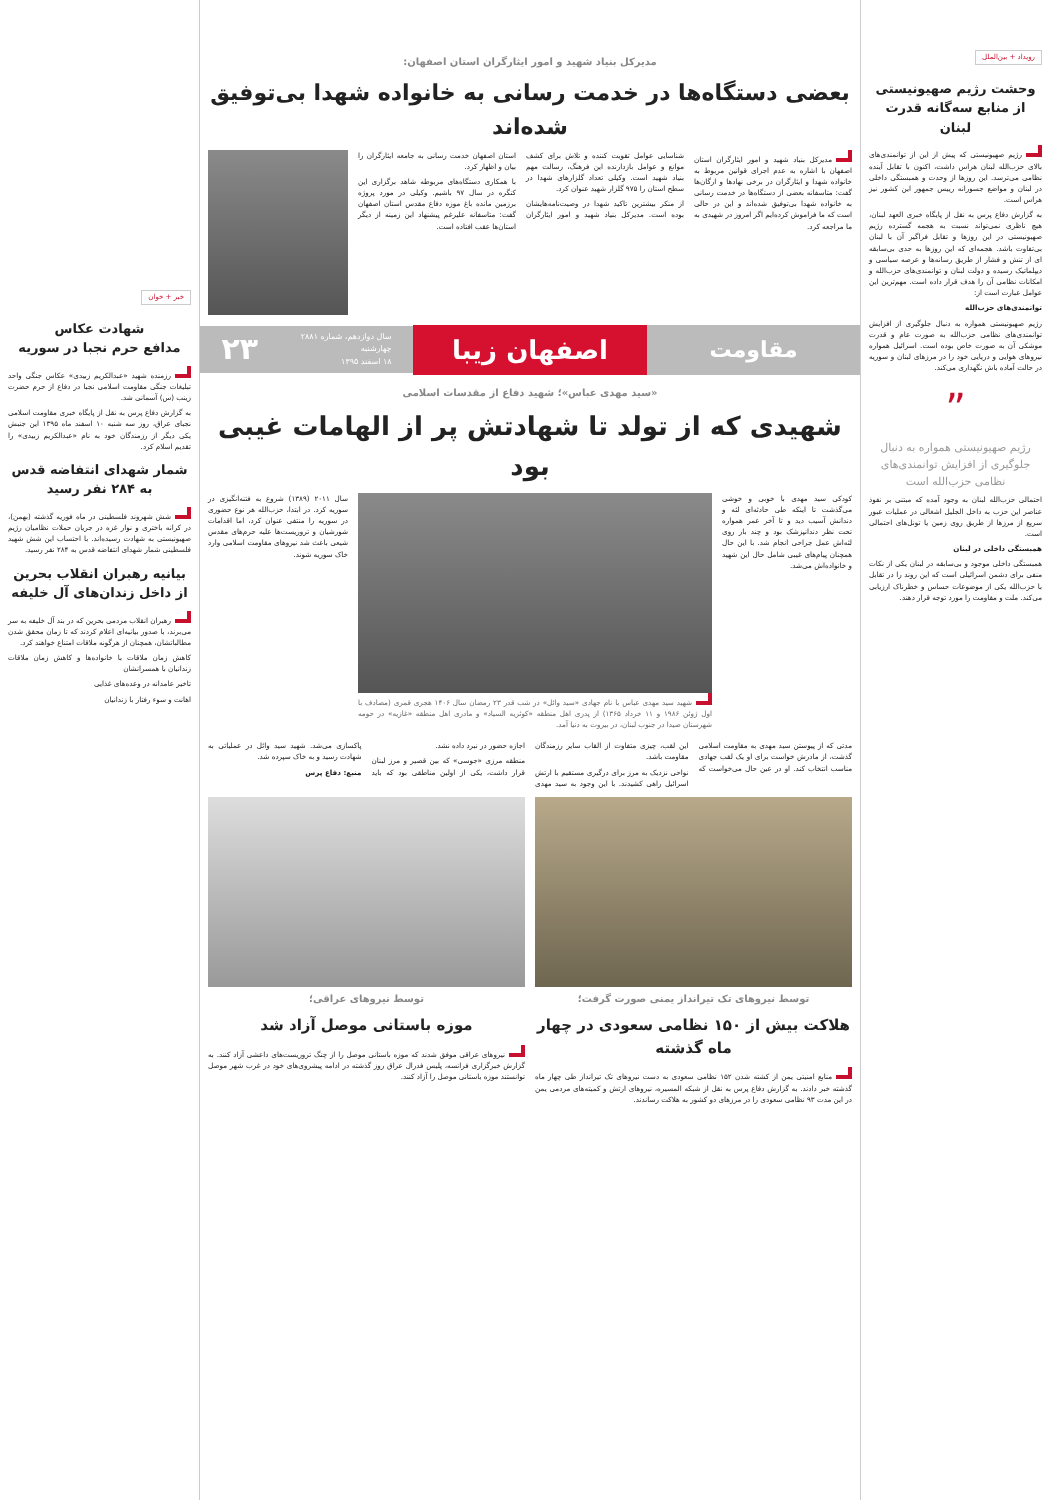رویداد + بین‌الملل
وحشت رژیم صهیونیستی
از منابع سه‌گانه قدرت لبنان
رژیم صهیونیستی که پیش از این از توانمندی‌های بالای حزب‌الله لبنان هراس داشت، اکنون با تقابل آینده نظامی می‌ترسد. این روزها از وحدت و همبستگی داخلی در لبنان و مواضع جسورانه رییس جمهور این کشور نیز هراس است.
به گزارش دفاع پرس به نقل از پایگاه خبری العهد لبنان، هیچ ناظری نمی‌تواند نسبت به هجمه گسترده رژیم صهیونیستی در این روزها و تقابل فراگیر آن با لبنان بی‌تفاوت باشد. هجمه‌ای که این روزها به حدی بی‌سابقه ای از تنش و فشار از طریق رسانه‌ها و عرصه سیاسی و دیپلماتیک رسیده و دولت لبنان و توانمندی‌های حزب‌الله و امکانات نظامی آن را هدف قرار داده است. مهم‌ترین این عوامل عبارت است از:
توانمندی‌های حزب‌الله
رژیم صهیونیستی همواره به دنبال جلوگیری از افزایش توانمندی‌های نظامی حزب‌الله به صورت عام و قدرت موشکی آن به صورت خاص بوده است. اسرائیل همواره نیروهای هوایی و دریایی خود را در مرزهای لبنان و سوریه در حالت آماده باش نگهداری می‌کند.
”
رژیم صهیونیستی همواره به دنبال جلوگیری از افزایش توانمندی‌های نظامی حزب‌الله است
احتمالی حزب‌الله لبنان به وجود آمده که مبتنی بر نفوذ عناصر این حزب به داخل الجلیل اشغالی در عملیات عبور سریع از مرزها از طریق روی زمین یا تونل‌های احتمالی است.
همبستگی داخلی در لبنان
همبستگی داخلی موجود و بی‌سابقه در لبنان یکی از نکات منفی برای دشمن اسرائیلی است که این روند را در تقابل با حزب‌الله یکی از موضوعات حساس و خطرناک ارزیابی می‌کند. ملت و مقاومت را مورد توجه قرار دهند.
مدیرکل بنیاد شهید و امور ایثارگران استان اصفهان:
بعضی دستگاه‌ها در خدمت رسانی به خانواده شهدا بی‌توفیق شده‌اند
مدیرکل بنیاد شهید و امور ایثارگران استان اصفهان با اشاره به عدم اجرای قوانین مربوط به خانواده شهدا و ایثارگران در برخی نهادها و ارگان‌ها گفت: متاسفانه بعضی از دستگاه‌ها در خدمت رسانی به خانواده شهدا بی‌توفیق شده‌اند و این در حالی است که ما فراموش کرده‌ایم اگر امروز در شهیدی به ما مراجعه کرد.
شناسایی عوامل تقویت کننده و تلاش برای کشف موانع و عوامل بازدارنده این فرهنگ، رسالت مهم بنیاد شهید است. وکیلی تعداد گلزارهای شهدا در سطح استان را ۹۷۵ گلزار شهید عنوان کرد.
از منکر بیشترین تاکید شهدا در وصیت‌نامه‌هایشان بوده است. مدیرکل بنیاد شهید و امور ایثارگران استان اصفهان خدمت رسانی به جامعه ایثارگران را بیان و اظهار کرد.
با همکاری دستگاه‌های مربوطه شاهد برگزاری این کنگره در سال ۹۷ باشیم. وکیلی در مورد پروژه برزمین مانده باغ موزه دفاع مقدس استان اصفهان گفت: متاسفانه علیرغم پیشنهاد این زمینه از دیگر استان‌ها عقب افتاده است.
مقاومت
اصفهان زیبا
سال دوازدهم، شماره ۲۸۸۱
چهارشنبه
۱۸ اسفند ۱۳۹۵ ۲۳
«سید مهدی عباس»؛ شهید دفاع از مقدسات اسلامی
شهیدی که از تولد تا شهادتش پر از الهامات غیبی بود
کودکی سید مهدی با خوبی و خوشی می‌گذشت تا اینکه طی حادثه‌ای لثه و دندانش آسیب دید و تا آخر عمر همواره تحت نظر دندانپزشک بود و چند بار روی لثه‌اش عمل جراحی انجام شد. با این حال همچنان پیام‌های غیبی شامل حال این شهید و خانواده‌اش می‌شد.
شهید سید مهدی عباس با نام جهادی «سید وائل» در شب قدر ۲۳ رمضان سال ۱۴۰۶ هجری قمری (مصادف با اول ژوئن ۱۹۸۶ و ۱۱ خرداد ۱۳۶۵) از پدری اهل منطقه «کوثریه السیاد» و مادری اهل منطقه «غازیه» در حومه شهرستان صیدا در جنوب لبنان، در بیروت به دنیا آمد.
سال ۲۰۱۱ (۱۳۸۹) شروع به فتنه‌انگیزی در سوریه کرد. در ابتدا، حزب‌الله هر نوع حضوری در سوریه را منتفی عنوان کرد، اما اقدامات شورشیان و تروریست‌ها علیه حرم‌های مقدس شیعی باعث شد نیروهای مقاومت اسلامی وارد خاک سوریه شوند.
مدتی که از پیوستن سید مهدی به مقاومت اسلامی گذشت، از مادرش خواست برای او یک لقب جهادی مناسب انتخاب کند. او در عین حال می‌خواست که این لقب، چیزی متفاوت از القاب سایر رزمندگان مقاومت باشد.
نواحی نزدیک به مرز برای درگیری مستقیم با ارتش اسرائیل راهی کشیدند. با این وجود به سید مهدی اجازه حضور در نبرد داده نشد.
منطقه مرزی «جوسی» که بین قصیر و مرز لبنان قرار داشت، یکی از اولین مناطقی بود که باید پاکسازی می‌شد. شهید سید وائل در عملیاتی به شهادت رسید و به خاک سپرده شد.
منبع: دفاع پرس
توسط نیروهای تک تیرانداز یمنی صورت گرفت؛
هلاکت بیش از ۱۵۰ نظامی سعودی در چهار ماه گذشته
منابع امنیتی یمن از کشته شدن ۱۵۲ نظامی سعودی به دست نیروهای تک تیرانداز طی چهار ماه گذشته خبر دادند. به گزارش دفاع پرس به نقل از شبکه المسیره، نیروهای ارتش و کمیته‌های مردمی یمن در این مدت ۹۳ نظامی سعودی را در مرزهای دو کشور به هلاکت رساندند.
توسط نیروهای عراقی؛
موزه باستانی موصل آزاد شد
نیروهای عراقی موفق شدند که موزه باستانی موصل را از چنگ تروریست‌های داعشی آزاد کنند. به گزارش خبرگزاری فرانسه، پلیس فدرال عراق روز گذشته در ادامه پیشروی‌های خود در غرب شهر موصل توانستند موزه باستانی موصل را آزاد کنند.
خبر + خوان
شهادت عکاس
مدافع حرم نجبا در سوریه
رزمنده شهید «عبدالکریم زبیدی» عکاس جنگی واحد تبلیغات جنگی مقاومت اسلامی نجبا در دفاع از حرم حضرت زینب (س) آسمانی شد.
به گزارش دفاع پرس به نقل از پایگاه خبری مقاومت اسلامی نجبای عراق، روز سه شنبه ۱۰ اسفند ماه ۱۳۹۵ این جنبش یکی دیگر از رزمندگان خود به نام «عبدالکریم زبیدی» را تقدیم اسلام کرد.
شمار شهدای انتفاضه قدس
به ۲۸۴ نفر رسید
شش شهروند فلسطینی در ماه فوریه گذشته (بهمن)، در کرانه باختری و نوار غزه در جریان حملات نظامیان رژیم صهیونیستی به شهادت رسیده‌اند. با احتساب این شش شهید فلسطینی شمار شهدای انتفاضه قدس به ۲۸۴ نفر رسید.
بیانیه رهبران انقلاب بحرین
از داخل زندان‌های آل خلیفه
رهبران انقلاب مردمی بحرین که در بند آل خلیفه به سر می‌برند، با صدور بیانیه‌ای اعلام کردند که تا زمان محقق شدن مطالباتشان، همچنان از هرگونه ملاقات امتناع خواهند کرد.
کاهش زمان ملاقات با خانواده‌ها و کاهش زمان ملاقات زندانیان با همسرانشان
تاخیر عامدانه در وعده‌های غذایی
اهانت و سوء رفتار با زندانیان